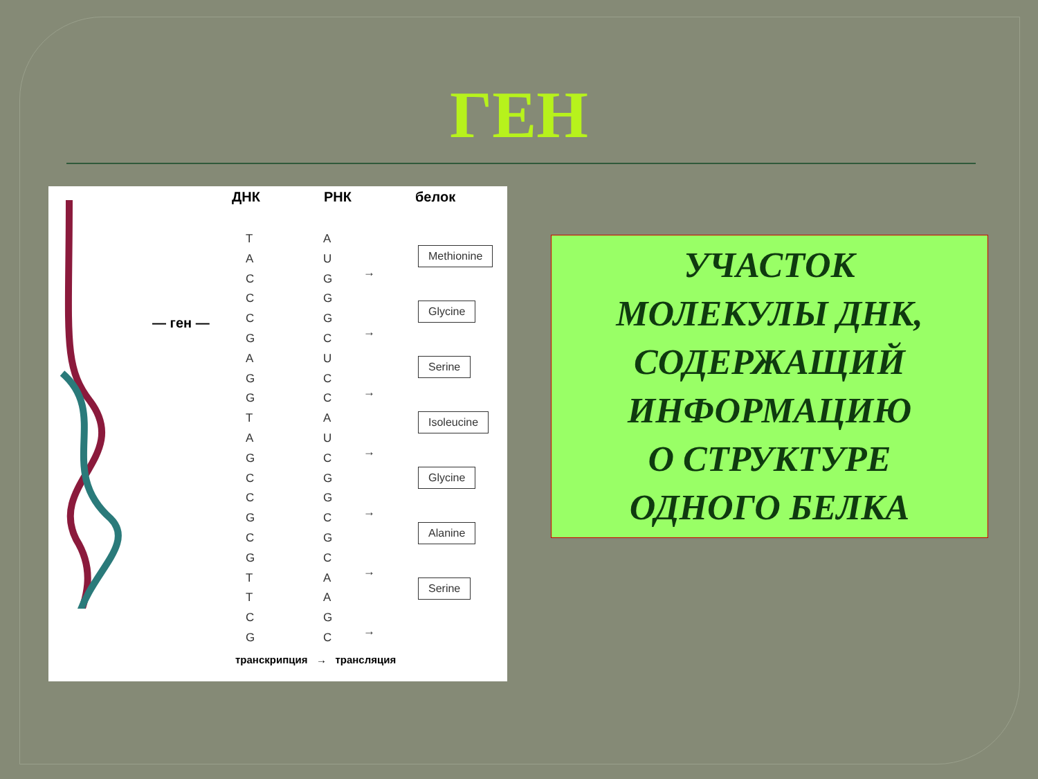ГЕН
ДНК РНК белок
— ген —
T
A
C
C
C
G
A
G
G
T
A
G
C
C
G
C
G
T
T
C
G
A
U
G
G
G
C
U
C
C
A
U
C
G
G
C
G
C
A
A
G
C
→
→
→
→
→
→
→
Methionine Glycine Serine Isoleucine Glycine Alanine Serine
транскрипция → трансляция
УЧАСТОК
МОЛЕКУЛЫ ДНК,
СОДЕРЖАЩИЙ
ИНФОРМАЦИЮ
О СТРУКТУРЕ
ОДНОГО БЕЛКА